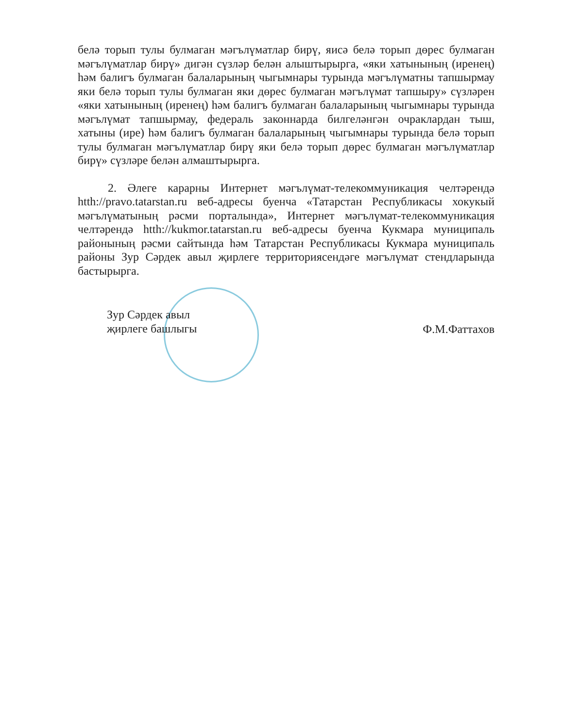белә торып тулы булмаган мәгълүматлар бирү, яисә белә торып дөрес булмаган мәгълүматлар бирү» дигән сүзләр белән алыштырырга, «яки хатынының (иренең) һәм балигъ булмаган балаларының чыгымнары турында мәгълүматны тапшырмау яки белә торып тулы булмаган яки дөрес булмаган мәгълүмат тапшыру» сүзләрен «яки хатынының (иренең) һәм балигъ булмаган балаларының чыгымнары турында мәгълүмат тапшырмау, федераль законнарда билгеләнгән очраклардан тыш, хатыны (ире) һәм балигъ булмаган балаларының чыгымнары турында белә торып тулы булмаган мәгълүматлар бирү яки белә торып дөрес булмаган мәгълүматлар бирү» сүзләре белән алмаштырырга.
2. Әлеге карарны Интернет мәгълүмат-телекоммуникация челтәрендә htth://pravo.tatarstan.ru веб-адресы буенча «Татарстан Республикасы хокукый мәгълүматының рәсми порталында», Интернет мәгълүмат-телекоммуникация челтәрендә htth://kukmor.tatarstan.ru веб-адресы буенча Кукмара муниципаль районының рәсми сайтында һәм Татарстан Республикасы Кукмара муниципаль районы Зур Сәрдек авыл җирлеге территориясендәге мәгълүмат стендларында бастырырга.
Зур Сәрдек авыл
җирлеге башлыгы
Ф.М.Фаттахов